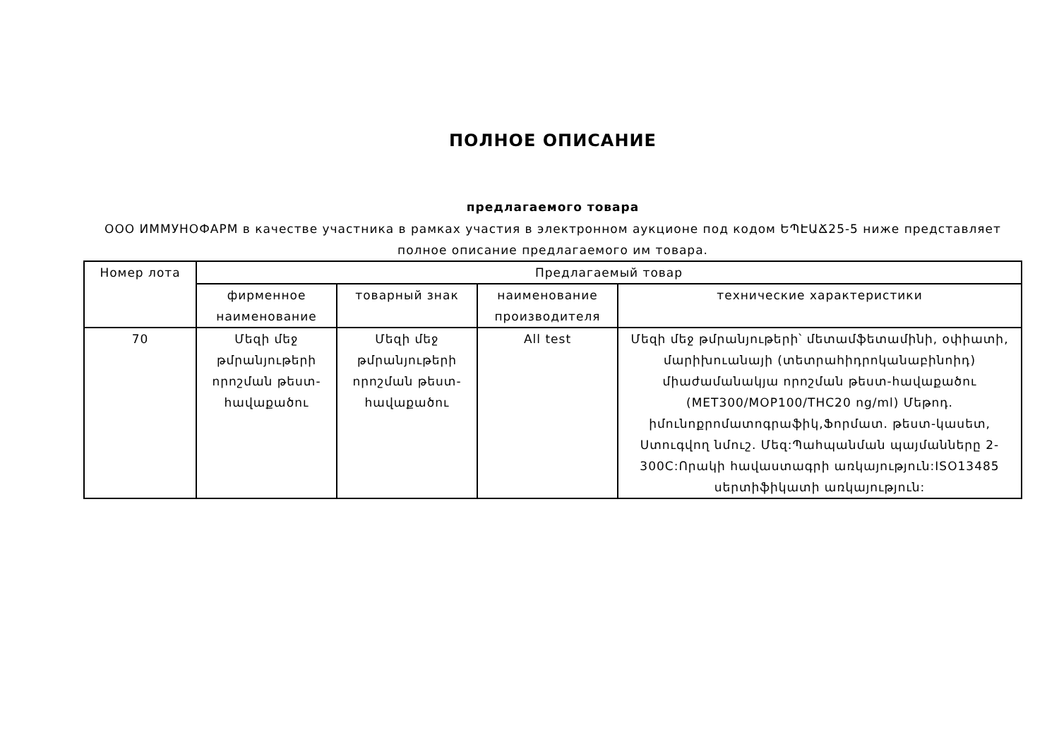ПОЛНОЕ ОПИСАНИЕ
предлагаемого товара
ООО ИММУНОФАРМ в качестве участника в рамках участия в электронном аукционе под кодом ԵՊԷԱՃ25-5 ниже представляет полное описание предлагаемого им товара.
| Номер лота | Предлагаемый товар | | | |
| --- | --- | --- | --- | --- |
| | фирменное наименование | товарный знак | наименование производителя | технические характеристики |
| 70 | Մեզի մեջ թմրանյութերի որոշման թեստ-հավաքածու | Մեզի մեջ թմրանյութերի որոշման թեստ-հավաքածու | All test | Մեզի մեջ թմրանյութերի՝ մետամֆետամինի, օփիատի, մարիխուանայի (տետրահիդրոկանաբինոիդ) միաժամանակյա որոշման թեստ-հավաքածու (MET300/MOP100/THC20 ng/ml) Մեթոդ. իմունոքրոմատոգրաֆիկ,Ֆորմատ. թեստ-կասետ, Ստուգվող նմուշ. Մեզ:Պահպանման պայմանները 2-300C:Որակի հավաստագրի առկայություն:ISO13485 սերտիֆիկատի առկայություն: |